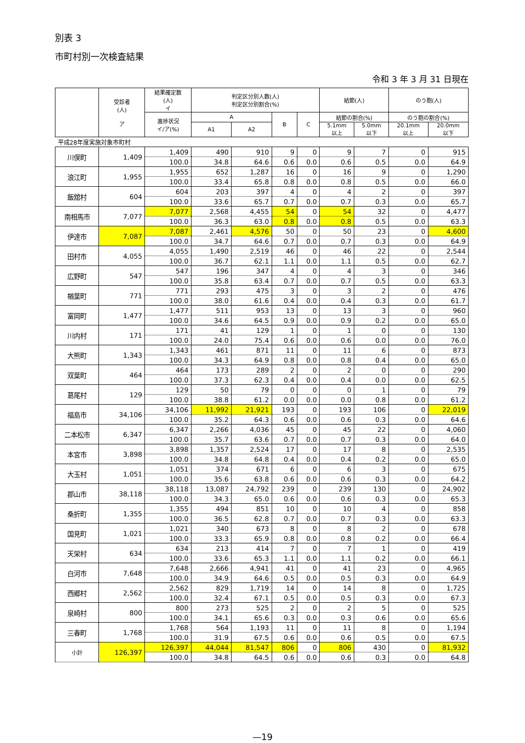別表 3
市町村別一次検査結果
令和 3 年 3 月 31 日現在
| | 受診者 (人) ア | 結果確定数 (人) イ | 判定区分別人数(人) 判定区分別割合(%) | | | | 結節(人) | | のう胞(人) | |
| --- | --- | --- | --- | --- | --- | --- | --- | --- | --- | --- |
| | | 進捗状況 イ/ア(%) | A | | B | C | 結節の割合(%) | | のう胞の割合(%) | |
| | | | A1 | A2 | | | 5.1mm 以上 | 5.0mm 以下 | 20.1mm 以上 | 20.0mm 以下 |
| 平成28年度実施対象市町村 | | | | | | | | | | |
| 川俣町 | 1,409 | 1,409 | 490 | 910 | 9 | 0 | 9 | 7 | 0 | 915 |
| | | 100.0 | 34.8 | 64.6 | 0.6 | 0.0 | 0.6 | 0.5 | 0.0 | 64.9 |
| 浪江町 | 1,955 | 1,955 | 652 | 1,287 | 16 | 0 | 16 | 9 | 0 | 1,290 |
| | | 100.0 | 33.4 | 65.8 | 0.8 | 0.0 | 0.8 | 0.5 | 0.0 | 66.0 |
| 飯舘村 | 604 | 604 | 203 | 397 | 4 | 0 | 4 | 2 | 0 | 397 |
| | | 100.0 | 33.6 | 65.7 | 0.7 | 0.0 | 0.7 | 0.3 | 0.0 | 65.7 |
| 南相馬市 | 7,077 | 7,077 | 2,568 | 4,455 | 54 | 0 | 54 | 32 | 0 | 4,477 |
| | | 100.0 | 36.3 | 63.0 | 0.8 | 0.0 | 0.8 | 0.5 | 0.0 | 63.3 |
| 伊達市 | 7,087 | 7,087 | 2,461 | 4,576 | 50 | 0 | 50 | 23 | 0 | 4,600 |
| | | 100.0 | 34.7 | 64.6 | 0.7 | 0.0 | 0.7 | 0.3 | 0.0 | 64.9 |
| 田村市 | 4,055 | 4,055 | 1,490 | 2,519 | 46 | 0 | 46 | 22 | 0 | 2,544 |
| | | 100.0 | 36.7 | 62.1 | 1.1 | 0.0 | 1.1 | 0.5 | 0.0 | 62.7 |
| 広野町 | 547 | 547 | 196 | 347 | 4 | 0 | 4 | 3 | 0 | 346 |
| | | 100.0 | 35.8 | 63.4 | 0.7 | 0.0 | 0.7 | 0.5 | 0.0 | 63.3 |
| 楢葉町 | 771 | 771 | 293 | 475 | 3 | 0 | 3 | 2 | 0 | 476 |
| | | 100.0 | 38.0 | 61.6 | 0.4 | 0.0 | 0.4 | 0.3 | 0.0 | 61.7 |
| 富岡町 | 1,477 | 1,477 | 511 | 953 | 13 | 0 | 13 | 3 | 0 | 960 |
| | | 100.0 | 34.6 | 64.5 | 0.9 | 0.0 | 0.9 | 0.2 | 0.0 | 65.0 |
| 川内村 | 171 | 171 | 41 | 129 | 1 | 0 | 1 | 0 | 0 | 130 |
| | | 100.0 | 24.0 | 75.4 | 0.6 | 0.0 | 0.6 | 0.0 | 0.0 | 76.0 |
| 大熊町 | 1,343 | 1,343 | 461 | 871 | 11 | 0 | 11 | 6 | 0 | 873 |
| | | 100.0 | 34.3 | 64.9 | 0.8 | 0.0 | 0.8 | 0.4 | 0.0 | 65.0 |
| 双葉町 | 464 | 464 | 173 | 289 | 2 | 0 | 2 | 0 | 0 | 290 |
| | | 100.0 | 37.3 | 62.3 | 0.4 | 0.0 | 0.4 | 0.0 | 0.0 | 62.5 |
| 葛尾村 | 129 | 129 | 50 | 79 | 0 | 0 | 0 | 1 | 0 | 79 |
| | | 100.0 | 38.8 | 61.2 | 0.0 | 0.0 | 0.0 | 0.8 | 0.0 | 61.2 |
| 福島市 | 34,106 | 34,106 | 11,992 | 21,921 | 193 | 0 | 193 | 106 | 0 | 22,019 |
| | | 100.0 | 35.2 | 64.3 | 0.6 | 0.0 | 0.6 | 0.3 | 0.0 | 64.6 |
| 二本松市 | 6,347 | 6,347 | 2,266 | 4,036 | 45 | 0 | 45 | 22 | 0 | 4,060 |
| | | 100.0 | 35.7 | 63.6 | 0.7 | 0.0 | 0.7 | 0.3 | 0.0 | 64.0 |
| 本宮市 | 3,898 | 3,898 | 1,357 | 2,524 | 17 | 0 | 17 | 8 | 0 | 2,535 |
| | | 100.0 | 34.8 | 64.8 | 0.4 | 0.0 | 0.4 | 0.2 | 0.0 | 65.0 |
| 大玉村 | 1,051 | 1,051 | 374 | 671 | 6 | 0 | 6 | 3 | 0 | 675 |
| | | 100.0 | 35.6 | 63.8 | 0.6 | 0.0 | 0.6 | 0.3 | 0.0 | 64.2 |
| 郡山市 | 38,118 | 38,118 | 13,087 | 24,792 | 239 | 0 | 239 | 130 | 0 | 24,902 |
| | | 100.0 | 34.3 | 65.0 | 0.6 | 0.0 | 0.6 | 0.3 | 0.0 | 65.3 |
| 桑折町 | 1,355 | 1,355 | 494 | 851 | 10 | 0 | 10 | 4 | 0 | 858 |
| | | 100.0 | 36.5 | 62.8 | 0.7 | 0.0 | 0.7 | 0.3 | 0.0 | 63.3 |
| 国見町 | 1,021 | 1,021 | 340 | 673 | 8 | 0 | 8 | 2 | 0 | 678 |
| | | 100.0 | 33.3 | 65.9 | 0.8 | 0.0 | 0.8 | 0.2 | 0.0 | 66.4 |
| 天栄村 | 634 | 634 | 213 | 414 | 7 | 0 | 7 | 1 | 0 | 419 |
| | | 100.0 | 33.6 | 65.3 | 1.1 | 0.0 | 1.1 | 0.2 | 0.0 | 66.1 |
| 白河市 | 7,648 | 7,648 | 2,666 | 4,941 | 41 | 0 | 41 | 23 | 0 | 4,965 |
| | | 100.0 | 34.9 | 64.6 | 0.5 | 0.0 | 0.5 | 0.3 | 0.0 | 64.9 |
| 西郷村 | 2,562 | 2,562 | 829 | 1,719 | 14 | 0 | 14 | 8 | 0 | 1,725 |
| | | 100.0 | 32.4 | 67.1 | 0.5 | 0.0 | 0.5 | 0.3 | 0.0 | 67.3 |
| 泉崎村 | 800 | 800 | 273 | 525 | 2 | 0 | 2 | 5 | 0 | 525 |
| | | 100.0 | 34.1 | 65.6 | 0.3 | 0.0 | 0.3 | 0.6 | 0.0 | 65.6 |
| 三春町 | 1,768 | 1,768 | 564 | 1,193 | 11 | 0 | 11 | 8 | 0 | 1,194 |
| | | 100.0 | 31.9 | 67.5 | 0.6 | 0.0 | 0.6 | 0.5 | 0.0 | 67.5 |
| 小計 | 126,397 | 126,397 | 44,044 | 81,547 | 806 | 0 | 806 | 430 | 0 | 81,932 |
| | | 100.0 | 34.8 | 64.5 | 0.6 | 0.0 | 0.6 | 0.3 | 0.0 | 64.8 |
—19